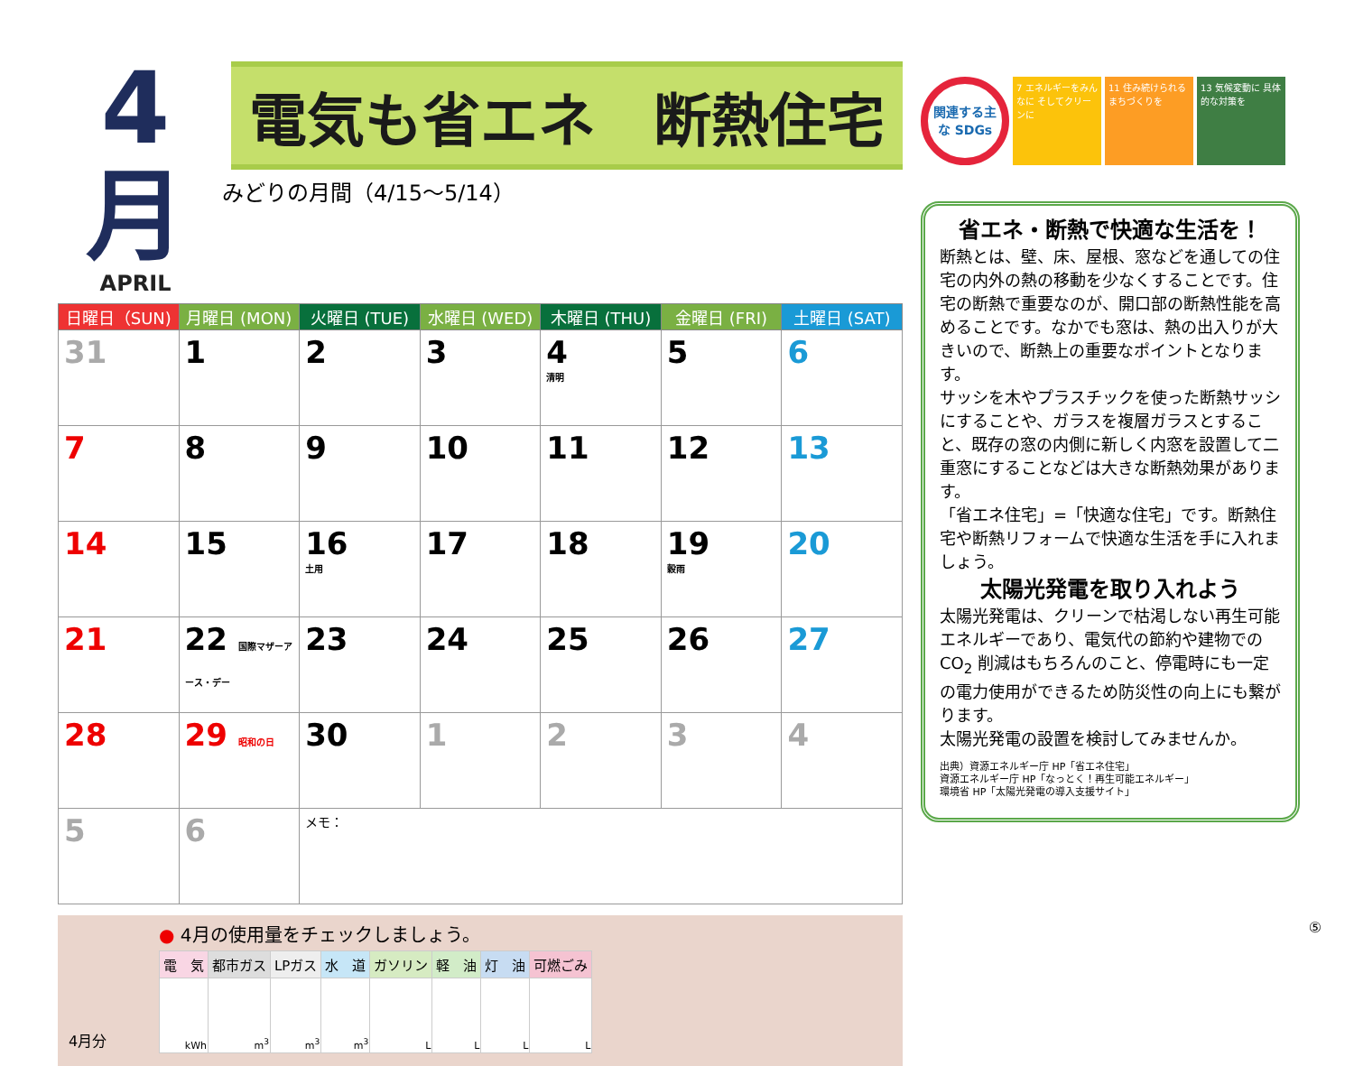4月
APRIL
電気も省エネ　断熱住宅
みどりの月間（4/15〜5/14）
| 日曜日（SUN) | 月曜日 (MON) | 火曜日 (TUE) | 水曜日 (WED) | 木曜日 (THU) | 金曜日 (FRI) | 土曜日 (SAT) |
| --- | --- | --- | --- | --- | --- | --- |
| 31 | 1 | 2 | 3 | 4 清明 | 5 | 6 |
| 7 | 8 | 9 | 10 | 11 | 12 | 13 |
| 14 | 15 | 16 土用 | 17 | 18 | 19 穀雨 | 20 |
| 21 | 22 国際マザーアース・デー | 23 | 24 | 25 | 26 | 27 |
| 28 | 29 昭和の日 | 30 | 1 | 2 | 3 | 4 |
| 5 | 6 | メモ： | | | | |
4月分
● 4月の使用量をチェックしましょう。
| 電 気 | 都市ガス | LPガス | 水 道 | ガソリン | 軽 油 | 灯 油 | 可燃ごみ |
| --- | --- | --- | --- | --- | --- | --- | --- |
| kWh | m<sup>3</sup> | m<sup>3</sup> | m<sup>3</sup> | L | L | L | L |
関連する主な SDGs
7 エネルギーをみんなに そしてクリーンに
11 住み続けられる まちづくりを
13 気候変動に 具体的な対策を
省エネ・断熱で快適な生活を！
断熱とは、壁、床、屋根、窓などを通しての住宅の内外の熱の移動を少なくすることです。住宅の断熱で重要なのが、開口部の断熱性能を高めることです。なかでも窓は、熱の出入りが大きいので、断熱上の重要なポイントとなります。
サッシを木やプラスチックを使った断熱サッシにすることや、ガラスを複層ガラスとすること、既存の窓の内側に新しく内窓を設置して二重窓にすることなどは大きな断熱効果があります。
「省エネ住宅」=「快適な住宅」です。断熱住宅や断熱リフォームで快適な生活を手に入れましょう。
太陽光発電を取り入れよう
太陽光発電は、クリーンで枯渇しない再生可能エネルギーであり、電気代の節約や建物での CO<sub>2</sub> 削減はもちろんのこと、停電時にも一定の電力使用ができるため防災性の向上にも繋がります。
太陽光発電の設置を検討してみませんか。
出典）資源エネルギー庁 HP「省エネ住宅」
資源エネルギー庁 HP「なっとく！再生可能エネルギー」
環境省 HP「太陽光発電の導入支援サイト」
⑤